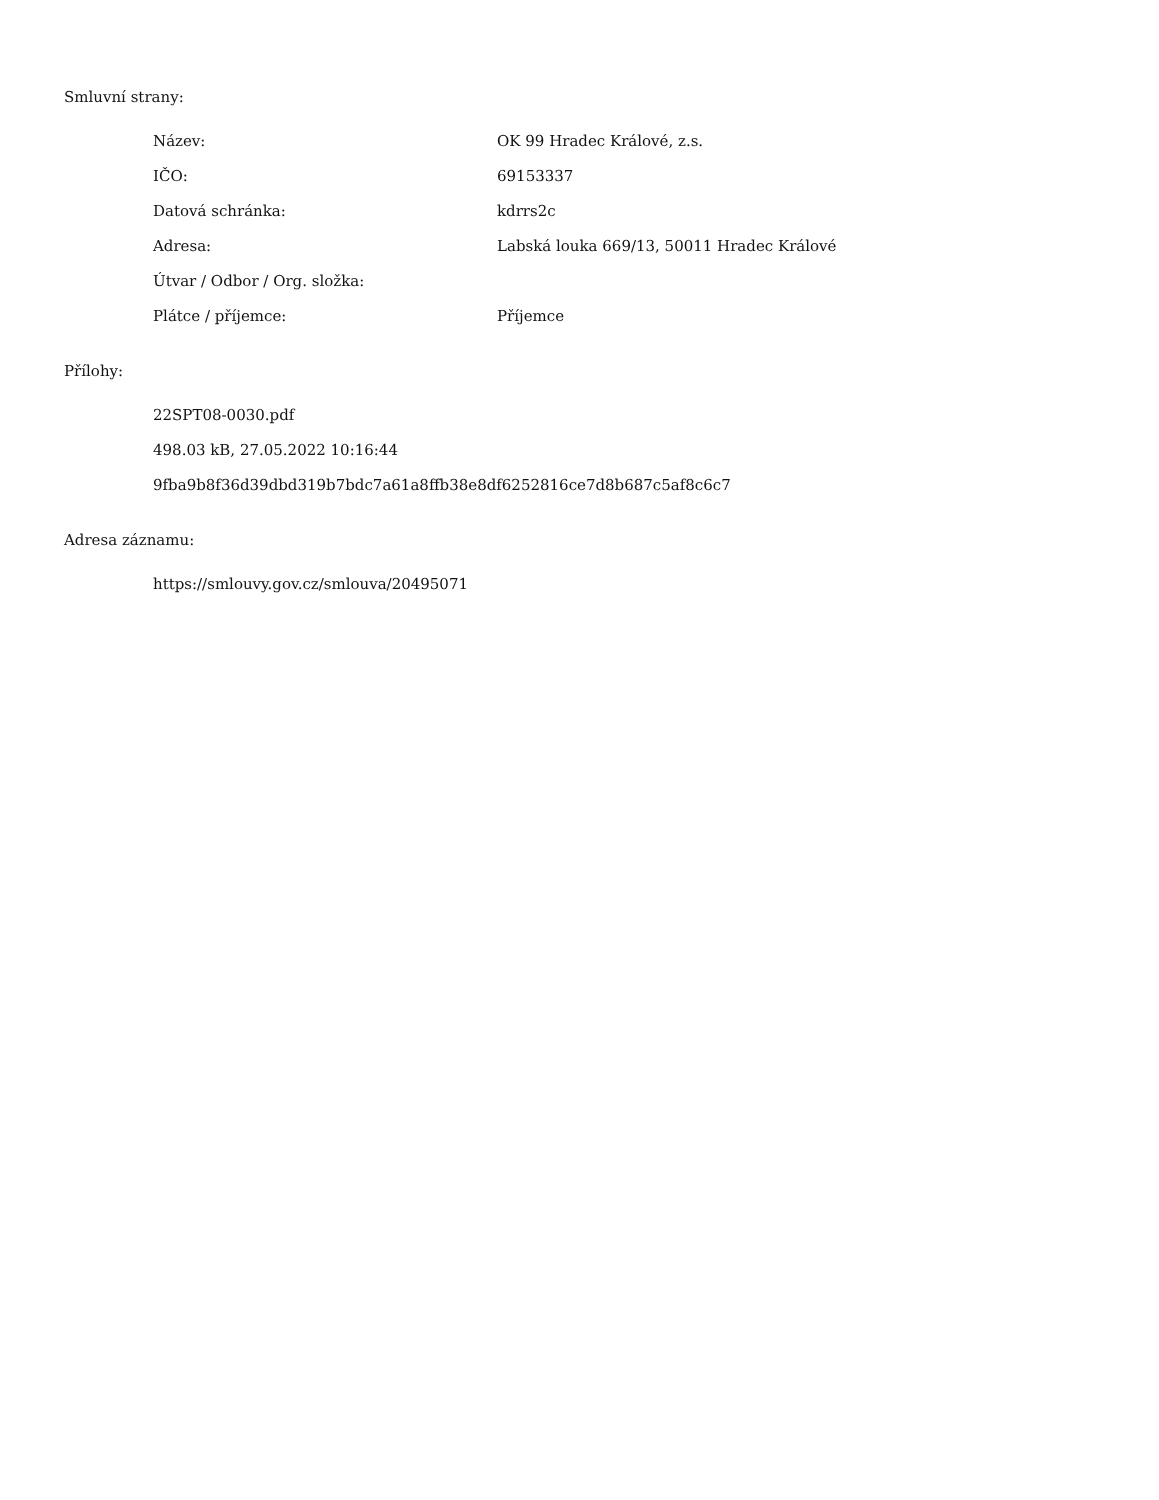Smluvní strany:
| Název: | OK 99 Hradec Králové, z.s. |
| IČO: | 69153337 |
| Datová schránka: | kdrrs2c |
| Adresa: | Labská louka 669/13, 50011 Hradec Králové |
| Útvar / Odbor / Org. složka: | |
| Plátce / příjemce: | Příjemce |
Přílohy:
22SPT08-0030.pdf
498.03 kB, 27.05.2022 10:16:44
9fba9b8f36d39dbd319b7bdc7a61a8ffb38e8df6252816ce7d8b687c5af8c6c7
Adresa záznamu:
https://smlouvy.gov.cz/smlouva/20495071